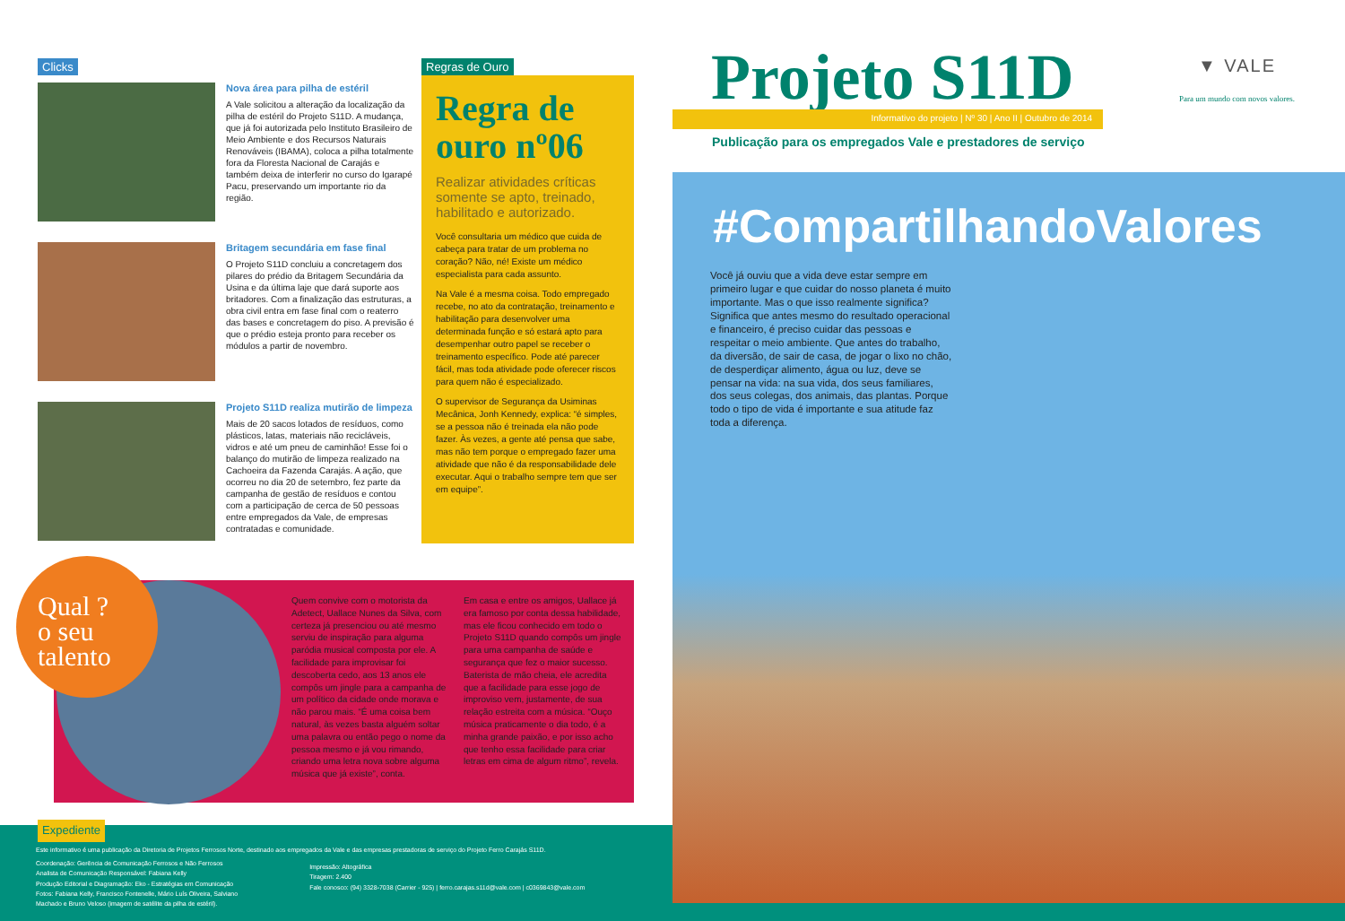Clicks
Nova área para pilha de estéril
A Vale solicitou a alteração da localização da pilha de estéril do Projeto S11D. A mudança, que já foi autorizada pelo Instituto Brasileiro de Meio Ambiente e dos Recursos Naturais Renováveis (IBAMA), coloca a pilha totalmente fora da Floresta Nacional de Carajás e também deixa de interferir no curso do Igarapé Pacu, preservando um importante rio da região.
Britagem secundária em fase final
O Projeto S11D concluiu a concretagem dos pilares do prédio da Britagem Secundária da Usina e da última laje que dará suporte aos britadores. Com a finalização das estruturas, a obra civil entra em fase final com o reaterro das bases e concretagem do piso. A previsão é que o prédio esteja pronto para receber os módulos a partir de novembro.
Projeto S11D realiza mutirão de limpeza
Mais de 20 sacos lotados de resíduos, como plásticos, latas, materiais não recicláveis, vidros e até um pneu de caminhão! Esse foi o balanço do mutirão de limpeza realizado na Cachoeira da Fazenda Carajás. A ação, que ocorreu no dia 20 de setembro, fez parte da campanha de gestão de resíduos e contou com a participação de cerca de 50 pessoas entre empregados da Vale, de empresas contratadas e comunidade.
Regras de Ouro
Regra de ouro nº06
Realizar atividades críticas somente se apto, treinado, habilitado e autorizado.
Você consultaria um médico que cuida de cabeça para tratar de um problema no coração? Não, né! Existe um médico especialista para cada assunto.
Na Vale é a mesma coisa. Todo empregado recebe, no ato da contratação, treinamento e habilitação para desenvolver uma determinada função e só estará apto para desempenhar outro papel se receber o treinamento específico. Pode até parecer fácil, mas toda atividade pode oferecer riscos para quem não é especializado.
O supervisor de Segurança da Usiminas Mecânica, Jonh Kennedy, explica: “é simples, se a pessoa não é treinada ela não pode fazer. Às vezes, a gente até pensa que sabe, mas não tem porque o empregado fazer uma atividade que não é da responsabilidade dele executar. Aqui o trabalho sempre tem que ser em equipe”.
Qual ?
o seu
talento
Quem convive com o motorista da Adetect, Uallace Nunes da Silva, com certeza já presenciou ou até mesmo serviu de inspiração para alguma paródia musical composta por ele. A facilidade para improvisar foi descoberta cedo, aos 13 anos ele compôs um jingle para a campanha de um político da cidade onde morava e não parou mais. “É uma coisa bem natural, às vezes basta alguém soltar uma palavra ou então pego o nome da pessoa mesmo e já vou rimando, criando uma letra nova sobre alguma música que já existe”, conta.
Em casa e entre os amigos, Uallace já era famoso por conta dessa habilidade, mas ele ficou conhecido em todo o Projeto S11D quando compôs um jingle para uma campanha de saúde e segurança que fez o maior sucesso. Baterista de mão cheia, ele acredita que a facilidade para esse jogo de improviso vem, justamente, de sua relação estreita com a música. “Ouço música praticamente o dia todo, é a minha grande paixão, e por isso acho que tenho essa facilidade para criar letras em cima de algum ritmo”, revela.
Expediente
Este informativo é uma publicação da Diretoria de Projetos Ferrosos Norte, destinado aos empregados da Vale e das empresas prestadoras de serviço do Projeto Ferro Carajás S11D.
Coordenação: Gerência de Comunicação Ferrosos e Não Ferrosos
Analista de Comunicação Responsável: Fabiana Kelly
Produção Editorial e Diagramação: Eko - Estratégias em Comunicação
Fotos: Fabiana Kelly, Francisco Fontenelle, Mário Luís Oliveira, Salviano
Machado e Bruno Veloso (imagem de satélite da pilha de estéril).
Impressão: Altográfica
Tiragem: 2.400
Fale conosco: (94) 3328-7038 (Carrier - 925) | ferro.carajas.s11d@vale.com | c0369843@vale.com
Projeto S11D
Informativo do projeto | Nº 30 | Ano II | Outubro de 2014
Publicação para os empregados Vale e prestadores de serviço
▼ VALE
Para um mundo com novos valores.
#CompartilhandoValores
Você já ouviu que a vida deve estar sempre em primeiro lugar e que cuidar do nosso planeta é muito importante. Mas o que isso realmente significa? Significa que antes mesmo do resultado operacional e financeiro, é preciso cuidar das pessoas e respeitar o meio ambiente. Que antes do trabalho, da diversão, de sair de casa, de jogar o lixo no chão, de desperdiçar alimento, água ou luz, deve se pensar na vida: na sua vida, dos seus familiares, dos seus colegas, dos animais, das plantas. Porque todo o tipo de vida é importante e sua atitude faz toda a diferença.